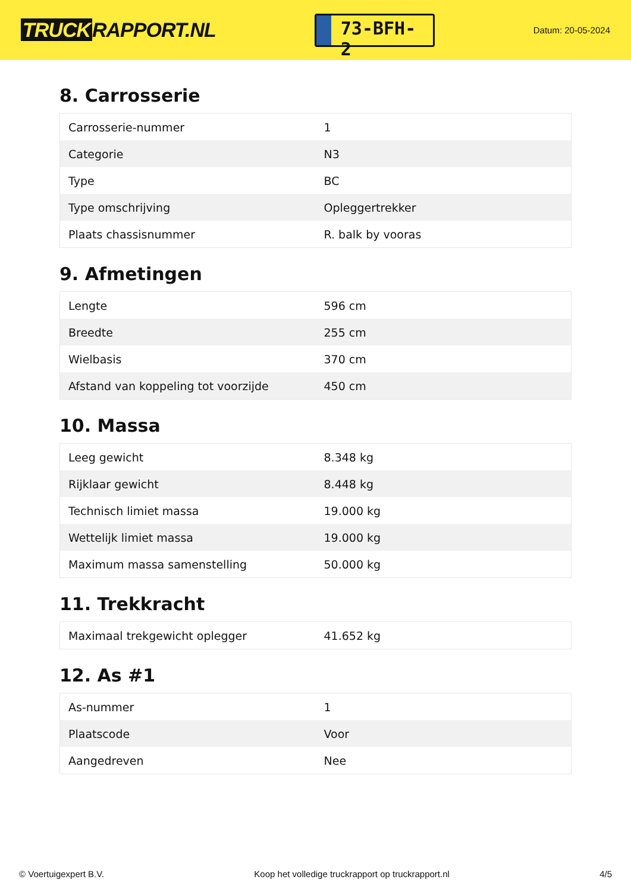TRUCK RAPPORT.NL
73-BFH-2
Datum: 20-05-2024
8. Carrosserie
| Carrosserie-nummer | 1 |
| Categorie | N3 |
| Type | BC |
| Type omschrijving | Opleggertrekker |
| Plaats chassisnummer | R. balk by vooras |
9. Afmetingen
| Lengte | 596 cm |
| Breedte | 255 cm |
| Wielbasis | 370 cm |
| Afstand van koppeling tot voorzijde | 450 cm |
10. Massa
| Leeg gewicht | 8.348 kg |
| Rijklaar gewicht | 8.448 kg |
| Technisch limiet massa | 19.000 kg |
| Wettelijk limiet massa | 19.000 kg |
| Maximum massa samenstelling | 50.000 kg |
11. Trekkracht
| Maximaal trekgewicht oplegger | 41.652 kg |
12. As #1
| As-nummer | 1 |
| Plaatscode | Voor |
| Aangedreven | Nee |
© Voertuigexpert B.V. Koop het volledige truckrapport op truckrapport.nl 4/5